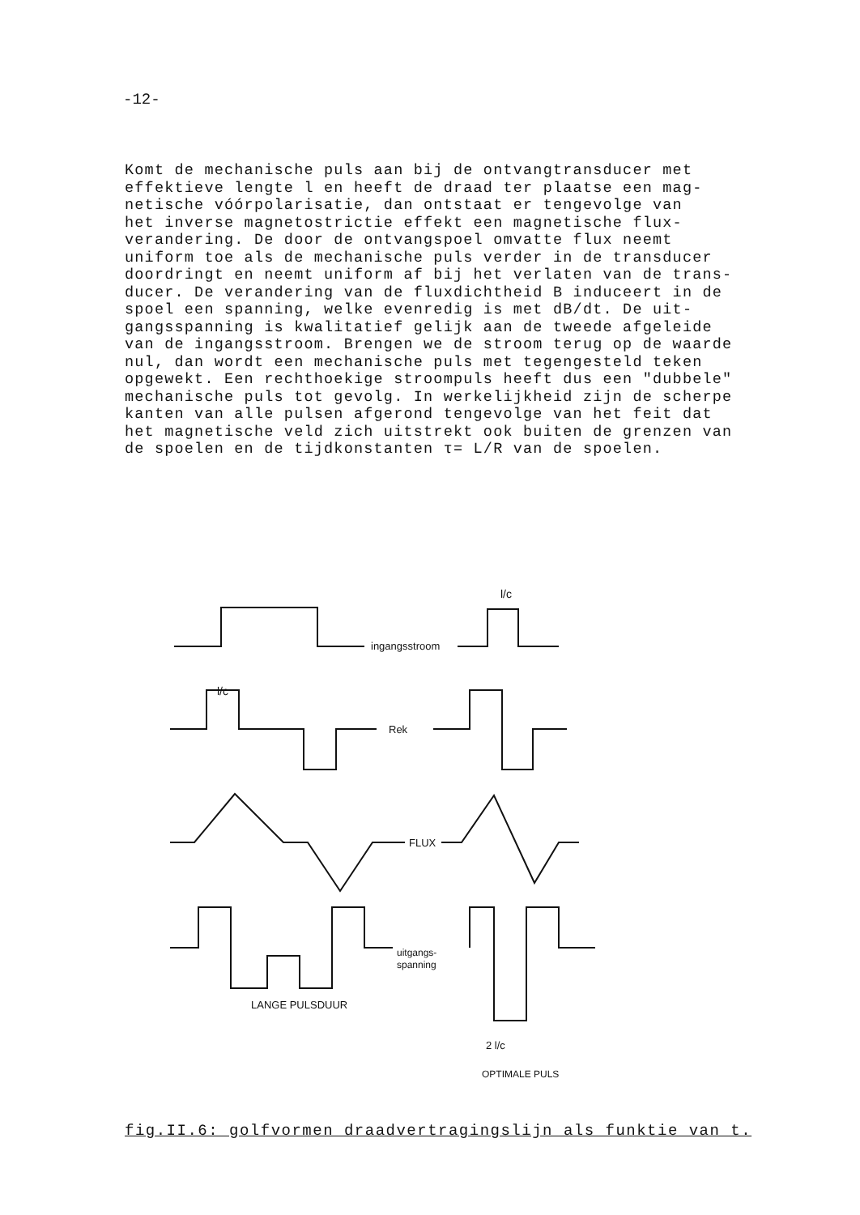-12-
Komt de mechanische puls aan bij de ontvangtransducer met effektieve lengte l en heeft de draad ter plaatse een mag- netische vóórpolarisatie, dan ontstaat er tengevolge van het inverse magnetostrictie effekt een magnetische flux- verandering. De door de ontvangspoel omvatte flux neemt uniform toe als de mechanische puls verder in de transducer doordringt en neemt uniform af bij het verlaten van de trans- ducer. De verandering van de fluxdichtheid B induceert in de spoel een spanning, welke evenredig is met dB/dt. De uit- gangsspanning is kwalitatief gelijk aan de tweede afgeleide van de ingangsstroom. Brengen we de stroom terug op de waarde nul, dan wordt een mechanische puls met tegengesteld teken opgewekt. Een rechthoekige stroompuls heeft dus een "dubbele" mechanische puls tot gevolg. In werkelijkheid zijn de scherpe kanten van alle pulsen afgerond tengevolge van het feit dat het magnetische veld zich uitstrekt ook buiten de grenzen van de spoelen en de tijdkonstanten τ= L/R van de spoelen.
ingangsstroom
l/c
l/c
Rek
FLUX
uitgangs-
spanning
LANGE PULSDUUR
2 l/c
OPTIMALE PULS
fig.II.6: golfvormen draadvertragingslijn als funktie van t.